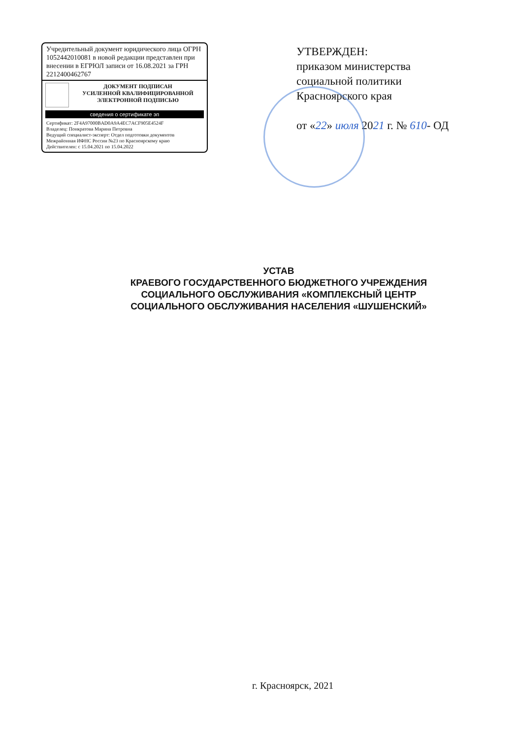Учредительный документ юридического лица ОГРН 1052442010081 в новой редакции представлен при внесении в ЕГРЮЛ записи от 16.08.2021 за ГРН 2212400462767
ДОКУМЕНТ ПОДПИСАН
УСИЛЕННОЙ КВАЛИФИЦИРОВАННОЙ
ЭЛЕКТРОННОЙ ПОДПИСЬЮ
сведения о сертификате эп
Сертификат: 2F4A97000BAD0A9A4EC7ACF905E4524F
Владелец: Понкратова Марина Петровна
Ведущий специалист-эксперт: Отдел подготовки документов
Межрайонная ИФНС России №23 по Красноярскому краю
Действителен: с 15.04.2021 по 15.04.2022
УТВЕРЖДЕН:
приказом министерства
социальной политики
Красноярского края
от «22» июля 2021 г. № 610- ОД
УСТАВ
КРАЕВОГО ГОСУДАРСТВЕННОГО БЮДЖЕТНОГО УЧРЕЖДЕНИЯ
СОЦИАЛЬНОГО ОБСЛУЖИВАНИЯ «КОМПЛЕКСНЫЙ ЦЕНТР
СОЦИАЛЬНОГО ОБСЛУЖИВАНИЯ НАСЕЛЕНИЯ «ШУШЕНСКИЙ»
г. Красноярск, 2021